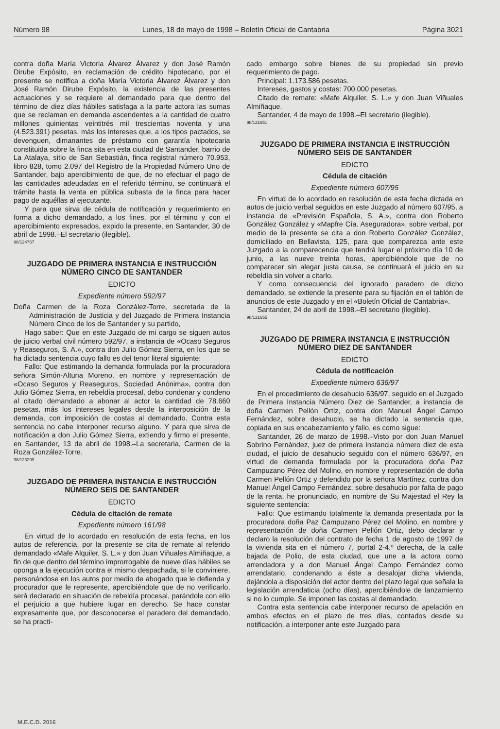Número 98 Lunes, 18 de mayo de 1998 – Boletín Oficial de Cantabria Página 3021
contra doña María Victoria Álvarez Álvarez y don José Ramón Dirube Expósito, en reclamación de crédito hipotecario, por el presente se notifica a doña María Victoria Álvarez Álvarez y don José Ramón Dirube Expósito, la existencia de las presentes actuaciones y se requiere al demandado para que dentro del término de diez días hábiles satisfaga a la parte actora las sumas que se reclaman en demanda ascendentes a la cantidad de cuatro millones quinientas veintitrés mil trescientas noventa y una (4.523.391) pesetas, más los intereses que, a los tipos pactados, se devenguen, dimanantes de préstamo con garantía hipotecaria constituida sobre la finca sita en esta ciudad de Santander, barrio de La Atalaya, sitio de San Sebastián, finca registral número 70.953, libro 828, tomo 2.097 del Registro de la Propiedad Número Uno de Santander, bajo apercibimiento de que, de no efectuar el pago de las cantidades adeudadas en el referido término, se continuará el trámite hasta la venta en pública subasta de la finca para hacer pago de aquéllas al ejecutante.
Y para que sirva de cédula de notificación y requerimiento en forma a dicho demandado, a los fines, por el término y con el apercibimiento expresados, expido la presente, en Santander, 30 de abril de 1998.–El secretario (ilegible).
98/124767
JUZGADO DE PRIMERA INSTANCIA E INSTRUCCIÓN NÚMERO CINCO DE SANTANDER
EDICTO
Expediente número 592/97
Doña Carmen de la Roza González-Torre, secretaria de la Administración de Justicia y del Juzgado de Primera Instancia Número Cinco de los de Santander y su partido,
Hago saber: Que en este Juzgado de mi cargo se siguen autos de juicio verbal civil número 592/97, a instancia de «Ocaso Seguros y Reaseguros, S. A.», contra don Julio Gómez Sierra, en los que se ha dictado sentencia cuyo fallo es del tenor literal siguiente:
Fallo: Que estimando la demanda formulada por la procuradora señora Simón-Altuna Moreno, en nombre y representación de «Ocaso Seguros y Reaseguros, Sociedad Anónima», contra don Julio Gómez Sierra, en rebeldía procesal, debo condenar y condeno al citado demandado a abonar al actor la cantidad de 78.660 pesetas, más los intereses legales desde la interposición de la demanda, con imposición de costas al demandado. Contra esta sentencia no cabe interponer recurso alguno. Y para que sirva de notificación a don Julio Gómez Sierra, extiendo y firmo el presente, en Santander, 13 de abril de 1998.–La secretaria, Carmen de la Roza González-Torre.
98/123299
JUZGADO DE PRIMERA INSTANCIA E INSTRUCCIÓN NÚMERO SEIS DE SANTANDER
EDICTO
Cédula de citación de remate
Expediente número 161/98
En virtud de lo acordado en resolución de esta fecha, en los autos de referencia, por la presente se cita de remate al referido demandado «Mafe Alquiler, S. L.» y don Juan Viñuales Almiñaque, a fin de que dentro del término improrrogable de nueve días hábiles se oponga a la ejecución contra el mismo despachada, si le conviniere, personándose en los autos por medio de abogado que le defienda y procurador que le represente, apercibiéndole que de no verificarlo, será declarado en situación de rebeldía procesal, parándole con ello el perjuicio a que hubiere lugar en derecho. Se hace constar expresamente que, por desconocerse el paradero del demandado, se ha practi-
cado embargo sobre bienes de su propiedad sin previo requerimiento de pago.
Principal: 1.173.586 pesetas.
Intereses, gastos y costas: 700.000 pesetas.
Citado de remate: «Mafe Alquiler, S. L.» y don Juan Viñuales Almiñaque.
Santander, 4 de mayo de 1998.–El secretario (ilegible).
98/121651
JUZGADO DE PRIMERA INSTANCIA E INSTRUCCIÓN NÚMERO SEIS DE SANTANDER
EDICTO
Cédula de citación
Expediente número 607/95
En virtud de lo acordado en resolución de esta fecha dictada en autos de juicio verbal seguidos en este Juzgado al número 607/95, a instancia de «Previsión Española, S. A.», contra don Roberto González González y «Mapfre Cía. Aseguradora», sobre verbal, por medio de la presente se cita a don Roberto González González, domiciliado en Bellavista, 125, para que comparezca ante este Juzgado a la comparecencia que tendrá lugar el próximo día 10 de junio, a las nueve treinta horas, apercibiéndole que de no comparecer sin alegar justa causa, se continuará el juicio en su rebeldía sin volver a citarlo.
Y como consecuencia del ignorado paradero de dicho demandado, se extiende la presente para su fijación en el tablón de anuncios de este Juzgado y en el «Boletín Oficial de Cantabria».
Santander, 24 de abril de 1998.–El secretario (ilegible).
98/121655
JUZGADO DE PRIMERA INSTANCIA E INSTRUCCIÓN NÚMERO DIEZ DE SANTANDER
EDICTO
Cédula de notificación
Expediente número 636/97
En el procedimiento de desahucio 636/97, seguido en el Juzgado de Primera Instancia Número Diez de Santander, a instancia de doña Carmen Pellón Ortiz, contra don Manuel Ángel Campo Fernández, sobre desahucio, se ha dictado la sentencia que, copiada en sus encabezamiento y fallo, es como sigue:
Santander, 26 de marzo de 1998.–Visto por don Juan Manuel Sobrino Fernández, juez de primera instancia número diez de esta ciudad, el juicio de desahucio seguido con el número 636/97, en virtud de demanda formulada por la procuradora doña Paz Campuzano Pérez del Molino, en nombre y representación de doña Carmen Pellón Ortiz y defendido por la señora Martínez, contra don Manuel Ángel Campo Fernández, sobre desahucio por falta de pago de la renta, he pronunciado, en nombre de Su Majestad el Rey la siguiente sentencia:
Fallo: Que estimando totalmente la demanda presentada por la procuradora doña Paz Campuzano Pérez del Molino, en nombre y representación de doña Carmen Pellón Ortiz, debo declarar y declaro la resolución del contrato de fecha 1 de agosto de 1997 de la vivienda sita en el número 7, portal 2-4.º derecha, de la calle bajada de Polio, de esta ciudad, que une a la actora como arrendadora y a don Manuel Ángel Campo Fernández como arrendatario, condenando a éste a desalojar dicha vivienda, dejándola a disposición del actor dentro del plazo legal que señala la legislación arrendaticia (ocho días), apercibiéndole de lanzamiento si no lo cumple. Se imponen las costas al demandado.
Contra esta sentencia cabe interponer recurso de apelación en ambos efectos en el plazo de tres días, contados desde su notificación, a interponer ante este Juzgado para
M.E.C.D. 2016